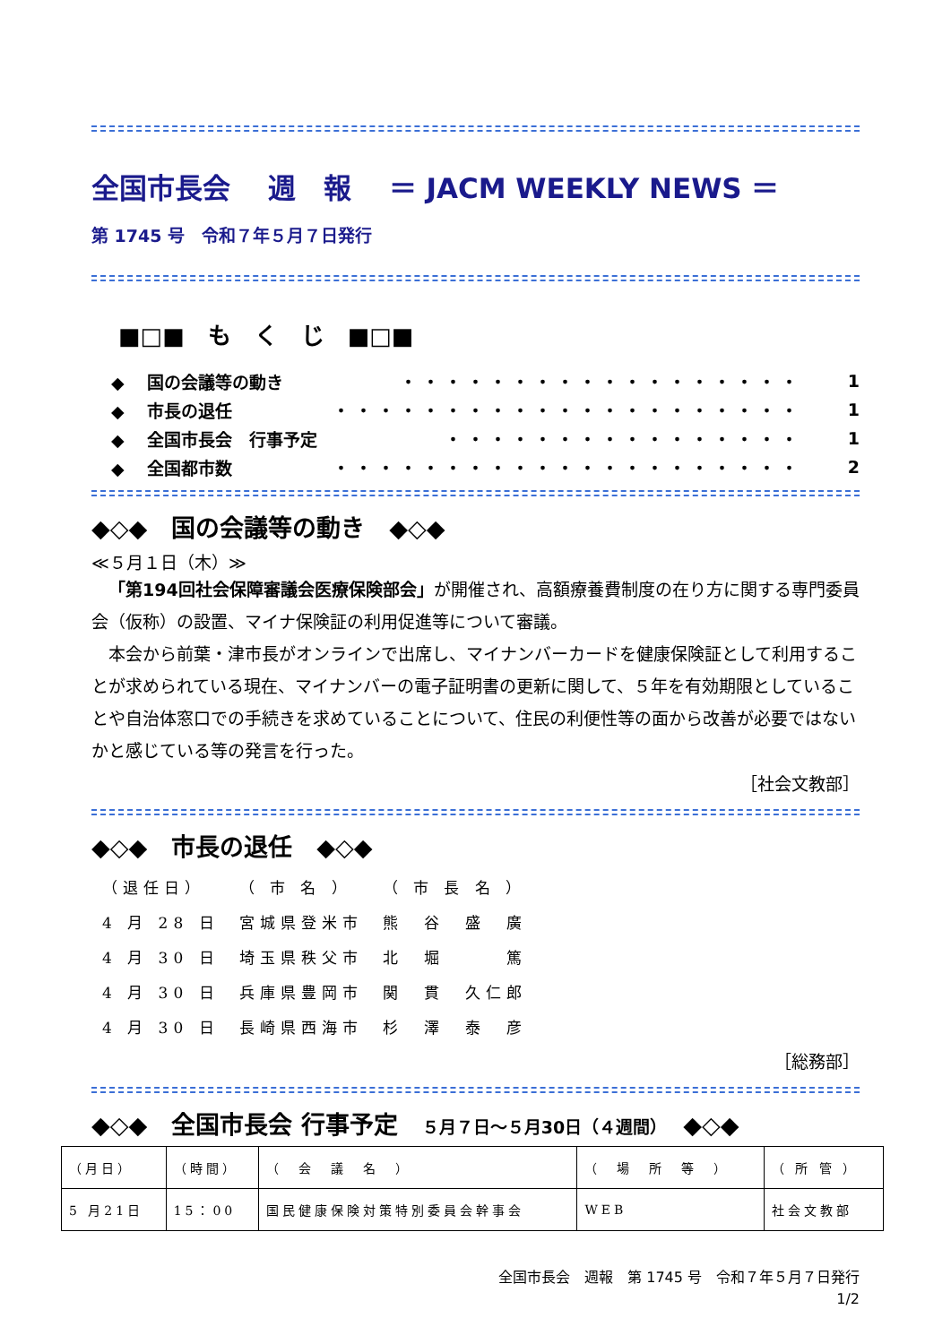全国市長会　 週　報　 ＝ JACM WEEKLY NEWS ＝
第 1745 号　令和７年５月７日発行
■□■　も　く　じ　■□■
◆　 国の会議等の動き ・・・・・・・・・・・・・・・・・・ 1
◆　 市長の退任 ・・・・・・・・・・・・・・・・・・・・・ 1
◆　 全国市長会　行事予定 ・・・・・・・・・・・・・・・・ 1
◆　 全国都市数 ・・・・・・・・・・・・・・・・・・・・・ 2
◆◇◆　国の会議等の動き　◆◇◆
≪５月１日（木）≫
「第194回社会保障審議会医療保険部会」が開催され、高額療養費制度の在り方に関する専門委員会（仮称）の設置、マイナ保険証の利用促進等について審議。
本会から前葉・津市長がオンラインで出席し、マイナンバーカードを健康保険証として利用することが求められている現在、マイナンバーの電子証明書の更新に関して、５年を有効期限としていることや自治体窓口での手続きを求めていることについて、住民の利便性等の面から改善が必要ではないかと感じている等の発言を行った。
［社会文教部］
◆◇◆　市長の退任　◆◇◆
| （退任日） | （ 市 名 ） | （ 市 長 名 ） |
| 4 月 28 日 | 宮城県登米市 | 熊 谷 盛 廣 |
| 4 月 30 日 | 埼玉県秩父市 | 北 堀 篤 |
| 4 月 30 日 | 兵庫県豊岡市 | 関 貫 久仁郎 |
| 4 月 30 日 | 長崎県西海市 | 杉 澤 泰 彦 |
［総務部］
◆◇◆　全国市長会 行事予定　５月７日～５月30日（４週間）　◆◇◆
| （月日） | （時間） | （ 会 議 名 ） | （ 場 所 等 ） | （ 所 管 ） |
| 5 月21日 | 15：00 | 国民健康保険対策特別委員会幹事会 | WEB | 社会文教部 |
全国市長会　週報　第 1745 号　令和７年５月７日発行
1/2